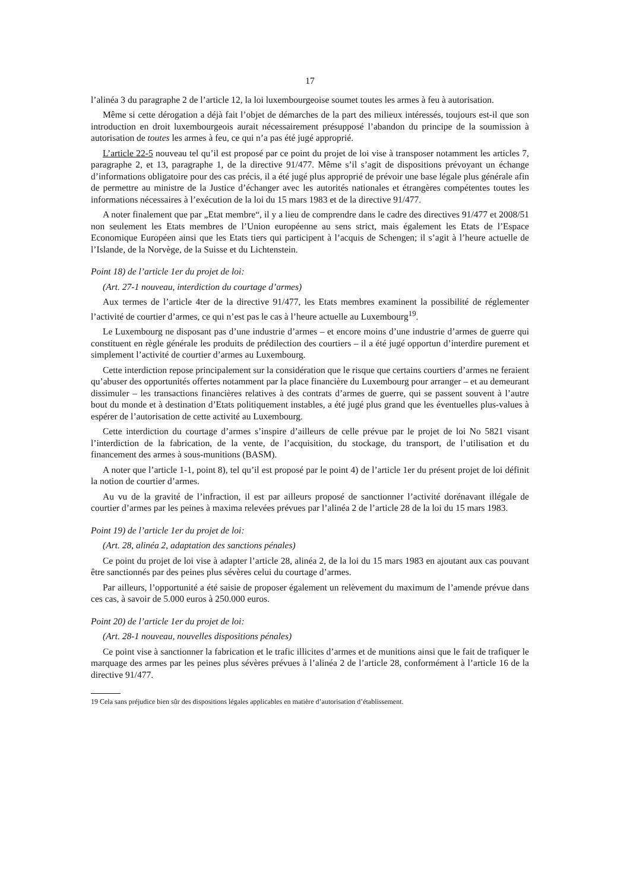17
l’alinéa 3 du paragraphe 2 de l’article 12, la loi luxembourgeoise soumet toutes les armes à feu à autorisation.
Même si cette dérogation a déjà fait l’objet de démarches de la part des milieux intéressés, toujours est-il que son introduction en droit luxembourgeois aurait nécessairement présupposé l’abandon du principe de la soumission à autorisation de toutes les armes à feu, ce qui n’a pas été jugé approprié.
L’article 22-5 nouveau tel qu’il est proposé par ce point du projet de loi vise à transposer notamment les articles 7, paragraphe 2, et 13, paragraphe 1, de la directive 91/477. Même s’il s’agit de dispositions prévoyant un échange d’informations obligatoire pour des cas précis, il a été jugé plus approprié de prévoir une base légale plus générale afin de permettre au ministre de la Justice d’échanger avec les autorités nationales et étrangères compétentes toutes les informations nécessaires à l’exécution de la loi du 15 mars 1983 et de la directive 91/477.
A noter finalement que par „Etat membre“, il y a lieu de comprendre dans le cadre des directives 91/477 et 2008/51 non seulement les Etats membres de l’Union européenne au sens strict, mais également les Etats de l’Espace Economique Européen ainsi que les Etats tiers qui participent à l’acquis de Schengen; il s’agit à l’heure actuelle de l’Islande, de la Norvège, de la Suisse et du Lichtenstein.
Point 18) de l’article 1er du projet de loi:
(Art. 27-1 nouveau, interdiction du courtage d’armes)
Aux termes de l’article 4ter de la directive 91/477, les Etats membres examinent la possibilité de réglementer l’activité de courtier d’armes, ce qui n’est pas le cas à l’heure actuelle au Luxembourg<sup>19</sup>.
Le Luxembourg ne disposant pas d’une industrie d’armes – et encore moins d’une industrie d’armes de guerre qui constituent en règle générale les produits de prédilection des courtiers – il a été jugé opportun d’interdire purement et simplement l’activité de courtier d’armes au Luxembourg.
Cette interdiction repose principalement sur la considération que le risque que certains courtiers d’armes ne feraient qu’abuser des opportunités offertes notamment par la place financière du Luxembourg pour arranger – et au demeurant dissimuler – les transactions financières relatives à des contrats d’armes de guerre, qui se passent souvent à l’autre bout du monde et à destination d’Etats politiquement instables, a été jugé plus grand que les éventuelles plus-values à espérer de l’autorisation de cette activité au Luxembourg.
Cette interdiction du courtage d’armes s’inspire d’ailleurs de celle prévue par le projet de loi No 5821 visant l’interdiction de la fabrication, de la vente, de l’acquisition, du stockage, du transport, de l’utilisation et du financement des armes à sous-munitions (BASM).
A noter que l’article 1-1, point 8), tel qu’il est proposé par le point 4) de l’article 1er du présent projet de loi définit la notion de courtier d’armes.
Au vu de la gravité de l’infraction, il est par ailleurs proposé de sanctionner l’activité dorénavant illégale de courtier d’armes par les peines à maxima relevées prévues par l’alinéa 2 de l’article 28 de la loi du 15 mars 1983.
Point 19) de l’article 1er du projet de loi:
(Art. 28, alinéa 2, adaptation des sanctions pénales)
Ce point du projet de loi vise à adapter l’article 28, alinéa 2, de la loi du 15 mars 1983 en ajoutant aux cas pouvant être sanctionnés par des peines plus sévères celui du courtage d’armes.
Par ailleurs, l’opportunité a été saisie de proposer également un relèvement du maximum de l’amende prévue dans ces cas, à savoir de 5.000 euros à 250.000 euros.
Point 20) de l’article 1er du projet de loi:
(Art. 28-1 nouveau, nouvelles dispositions pénales)
Ce point vise à sanctionner la fabrication et le trafic illicites d’armes et de munitions ainsi que le fait de trafiquer le marquage des armes par les peines plus sévères prévues à l’alinéa 2 de l’article 28, conformément à l’article 16 de la directive 91/477.
19 Cela sans préjudice bien sûr des dispositions légales applicables en matière d’autorisation d’établissement.